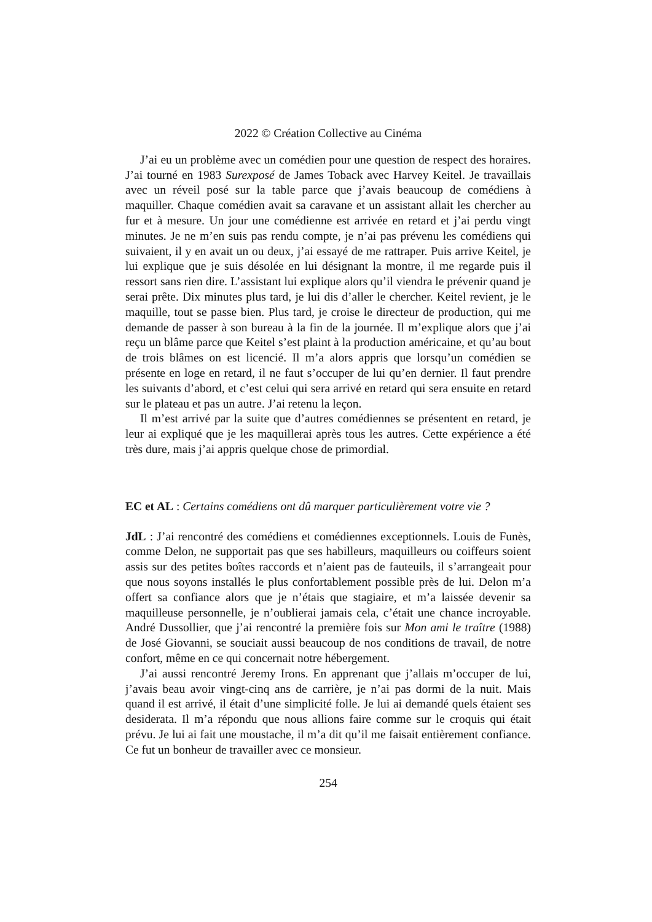2022 © Création Collective au Cinéma
J’ai eu un problème avec un comédien pour une question de respect des horaires. J’ai tourné en 1983 Surexposé de James Toback avec Harvey Keitel. Je travaillais avec un réveil posé sur la table parce que j’avais beaucoup de comédiens à maquiller. Chaque comédien avait sa caravane et un assistant allait les chercher au fur et à mesure. Un jour une comédienne est arrivée en retard et j’ai perdu vingt minutes. Je ne m’en suis pas rendu compte, je n’ai pas prévenu les comédiens qui suivaient, il y en avait un ou deux, j’ai essayé de me rattraper. Puis arrive Keitel, je lui explique que je suis désolée en lui désignant la montre, il me regarde puis il ressort sans rien dire. L’assistant lui explique alors qu’il viendra le prévenir quand je serai prête. Dix minutes plus tard, je lui dis d’aller le chercher. Keitel revient, je le maquille, tout se passe bien. Plus tard, je croise le directeur de production, qui me demande de passer à son bureau à la fin de la journée. Il m’explique alors que j’ai reçu un blâme parce que Keitel s’est plaint à la production américaine, et qu’au bout de trois blâmes on est licencié. Il m’a alors appris que lorsqu’un comédien se présente en loge en retard, il ne faut s’occuper de lui qu’en dernier. Il faut prendre les suivants d’abord, et c’est celui qui sera arrivé en retard qui sera ensuite en retard sur le plateau et pas un autre. J’ai retenu la leçon.
Il m’est arrivé par la suite que d’autres comédiennes se présentent en retard, je leur ai expliqué que je les maquillerai après tous les autres. Cette expérience a été très dure, mais j’ai appris quelque chose de primordial.
EC et AL : Certains comédiens ont dû marquer particulièrement votre vie ?
JdL : J’ai rencontré des comédiens et comédiennes exceptionnels. Louis de Funès, comme Delon, ne supportait pas que ses habilleurs, maquilleurs ou coiffeurs soient assis sur des petites boîtes raccords et n’aient pas de fauteuils, il s’arrangeait pour que nous soyons installés le plus confortablement possible près de lui. Delon m’a offert sa confiance alors que je n’étais que stagiaire, et m’a laissée devenir sa maquilleuse personnelle, je n’oublierai jamais cela, c’était une chance incroyable. André Dussollier, que j’ai rencontré la première fois sur Mon ami le traître (1988) de José Giovanni, se souciait aussi beaucoup de nos conditions de travail, de notre confort, même en ce qui concernait notre hébergement.
J’ai aussi rencontré Jeremy Irons. En apprenant que j’allais m’occuper de lui, j’avais beau avoir vingt-cinq ans de carrière, je n’ai pas dormi de la nuit. Mais quand il est arrivé, il était d’une simplicité folle. Je lui ai demandé quels étaient ses desiderata. Il m’a répondu que nous allions faire comme sur le croquis qui était prévu. Je lui ai fait une moustache, il m’a dit qu’il me faisait entièrement confiance. Ce fut un bonheur de travailler avec ce monsieur.
254